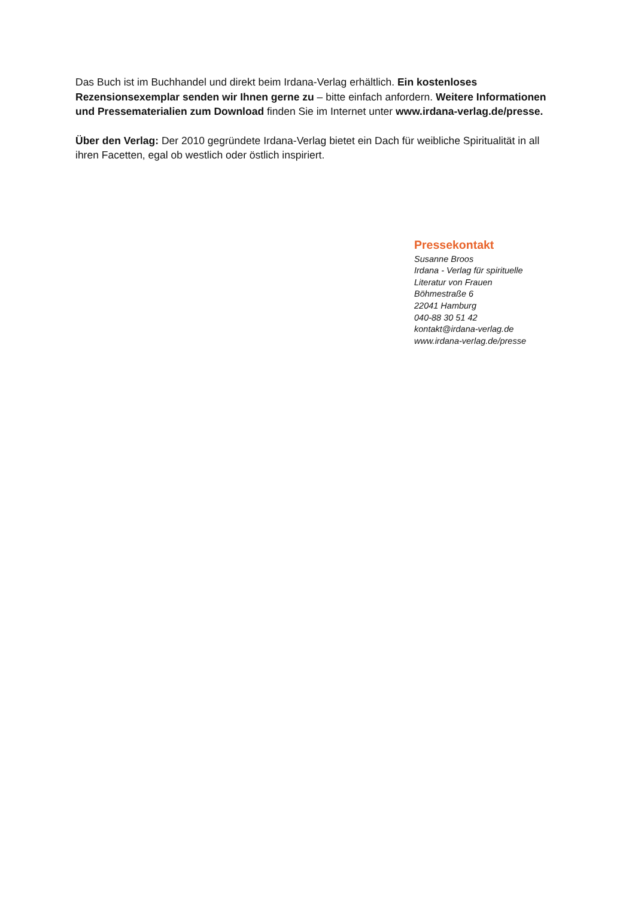Das Buch ist im Buchhandel und direkt beim Irdana-Verlag erhältlich. Ein kostenloses Rezensionsexemplar senden wir Ihnen gerne zu – bitte einfach anfordern. Weitere Informationen und Pressematerialien zum Download finden Sie im Internet unter www.irdana-verlag.de/presse.
Über den Verlag: Der 2010 gegründete Irdana-Verlag bietet ein Dach für weibliche Spiritualität in all ihren Facetten, egal ob westlich oder östlich inspiriert.
Pressekontakt
Susanne Broos
Irdana - Verlag für spirituelle
Literatur von Frauen
Böhmestraße 6
22041 Hamburg
040-88 30 51 42
kontakt@irdana-verlag.de
www.irdana-verlag.de/presse